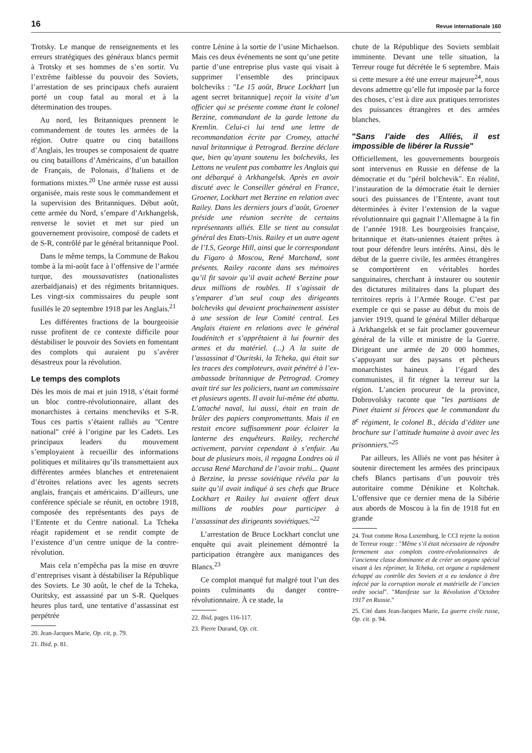16 Revue internationale 160
Trotsky. Le manque de renseignements et les erreurs stratégiques des généraux blancs permit à Trotsky et ses hommes de s’en sortir. Vu l’extrême faiblesse du pouvoir des Soviets, l’arrestation de ses principaux chefs auraient porté un coup fatal au moral et à la détermination des troupes.
Au nord, les Britanniques prennent le commandement de toutes les armées de la région. Outre quatre ou cinq bataillons d’Anglais, les troupes se composaient de quatre ou cinq bataillons d’Américains, d’un bataillon de Français, de Polonais, d’Italiens et de formations mixtes.<sup>20</sup> Une armée russe est aussi organisée, mais reste sous le commandement et la supervision des Britanniques. Début août, cette armée du Nord, s’empare d’Arkhangelsk, renverse le soviet et met sur pied un gouvernement provisoire, composé de cadets et de S-R, contrôlé par le général britannique Pool.
Dans le même temps, la Commune de Bakou tombe à la mi-août face à l’offensive de l’armée turque, des moussavatistes (nationalistes azerbaïdjanais) et des régiments britanniques. Les vingt-six commissaires du peuple sont fusillés le 20 septembre 1918 par les Anglais.<sup>21</sup>
Les différentes fractions de la bourgeoisie russe profitent de ce contexte difficile pour déstabiliser le pouvoir des Soviets en fomentant des complots qui auraient pu s’avérer désastreux pour la révolution.
Le temps des complots
Dès les mois de mai et juin 1918, s’était formé un bloc contre-révolutionnaire, allant des monarchistes à certains mencheviks et S-R. Tous ces partis s’étaient ralliés au "Centre national" créé à l’origine par les Cadets. Les principaux leaders du mouvement s’employaient à recueillir des informations politiques et militaires qu’ils transmettaient aux différentes armées blanches et entretenaient d’étroites relations avec les agents secrets anglais, français et américains. D’ailleurs, une conférence spéciale se réunit, en octobre 1918, composée des représentants des pays de l’Entente et du Centre national. La Tcheka réagit rapidement et se rendit compte de l’existence d’un centre unique de la contre-révolution.
Mais cela n’empêcha pas la mise en œuvre d’entreprises visant à déstabiliser la République des Soviets. Le 30 août, le chef de la Tcheka, Ouritsky, est assassiné par un S-R. Quelques heures plus tard, une tentative d’assassinat est perpétrée
20. Jean-Jacques Marie, Op. cit, p. 79.
21. Ibid, p. 81.
contre Lénine à la sortie de l’usine Michaelson. Mais ces deux événements ne sont qu’une petite partie d’une entreprise plus vaste qui visait à supprimer l’ensemble des principaux bolcheviks : "Le 15 août, Bruce Lockhart [un agent secret britannique] reçoit la visite d’un officier qui se présente comme étant le colonel Berzine, commandant de la garde lettone du Kremlin. Celui-ci lui tend une lettre de recommandation écrite par Cromey, attaché naval britannique à Petrograd. Berzine déclare que, bien qu’ayant soutenu les bolcheviks, les Lettons ne veulent pas combattre les Anglais qui ont débarqué à Arkhangelsk. Après en avoir discuté avec le Conseiller général en France, Groener, Lockhart met Berzine en relation avec Railey. Dans les derniers jours d’août, Groener préside une réunion secrète de certains représentants alliés. Elle se tient au consulat général des Etats-Unis. Railey et un autre agent de l’I.S, George Hill, ainsi que le correspondant du Figaro à Moscou, René Marchand, sont présents. Railey raconte dans ses mémoires qu’il fit savoir qu’il avait acheté Berzine pour deux millions de roubles. Il s’agissait de s’emparer d’un seul coup des dirigeants bolcheviks qui devaient prochainement assister à une session de leur Comité central. Les Anglais étaient en relations avec le général Ioudénitch et s’apprêtaient à lui fournir des armes et du matériel. (...) A la suite de l’assassinat d’Ouritski, la Tcheka, qui était sur les traces des comploteurs, avait pénétré à l’ex-ambassade britannique de Petrograd. Cromey avait tiré sur les policiers, tuant un commissaire et plusieurs agents. Il avait lui-même été abattu. L’attaché naval, lui aussi, était en train de brûler des papiers compromettants. Mais il en restait encore suffisamment pour éclairer la lanterne des enquêteurs. Railey, recherché activement, parvint cependant à s’enfuir. Au bout de plusieurs mois, il regagna Londres où il accusa René Marchand de l’avoir trahi... Quant à Berzine, la presse soviétique révéla par la suite qu’il avait indiqué à ses chefs que Bruce Lockhart et Railey lui avaient offert deux millions de roubles pour participer à l’assassinat des dirigeants soviétiques."<sup>22</sup>
L’arrestation de Bruce Lockhart conclut une enquête qui avait pleinement démontré la participation étrangère aux manigances des Blancs.<sup>23</sup>
Ce complot manqué fut malgré tout l’un des points culminants du danger contre-révolutionnaire. À ce stade, la
22. Ibid, pages 116-117.
23. Pierre Durand, Op. cit.
chute de la République des Soviets semblait imminente. Devant une telle situation, la Terreur rouge fut décrétée le 6 septembre. Mais si cette mesure a été une erreur majeure<sup>24</sup>, nous devons admettre qu’elle fut imposée par la force des choses, c’est à dire aux pratiques terroristes des puissances étrangères et des armées blanches.
"Sans l’aide des Alliés, il est impossible de libérer la Russie"
Officiellement, les gouvernements bourgeois sont intervenus en Russie en défense de la démocratie et du "péril bolchevik". En réalité, l’instauration de la démocratie était le dernier souci des puissances de l’Entente, avant tout déterminées à éviter l’extension de la vague révolutionnaire qui gagnait l’Allemagne à la fin de l’année 1918. Les bourgeoisies française, britannique et états-uniennes étaient prêtes à tout pour défendre leurs intérêts. Ainsi, dès le début de la guerre civile, les armées étrangères se comportèrent en véritables hordes sanguinaires, cherchant à instaurer ou soutenir des dictatures militaires dans la plupart des territoires repris à l’Armée Rouge. C’est par exemple ce qui se passe au début du mois de janvier 1919, quand le général Miller débarque à Arkhangelsk et se fait proclamer gouverneur général de la ville et ministre de la Guerre. Dirigeant une armée de 20 000 hommes, s’appuyant sur des paysans et pêcheurs monarchistes haineux à l’égard des communistes, il fit régner la terreur sur la région. L’ancien procureur de la province, Dobrovolsky raconte que "les partisans de Pinet étaient si féroces que le commandant du 8<sup>e</sup> régiment, le colonel B., décida d’éditer une brochure sur l’attitude humaine à avoir avec les prisonniers."<sup>25</sup>
Par ailleurs, les Alliés ne vont pas hésiter à soutenir directement les armées des principaux chefs Blancs partisans d’un pouvoir très autoritaire comme Dénikine et Koltchak. L’offensive que ce dernier mena de la Sibérie aux abords de Moscou à la fin de 1918 fut en grande
24. Tout comme Rosa Luxemburg, le CCI rejette la notion de Terreur rouge : "Même s’il était nécessaire de répondre fermement aux complots contre-révolutionnaires de l’ancienne classe dominante et de créer un organe spécial visant à les réprimer, la Tcheka, cet organe a rapidement échappé au contrôle des Soviets et a eu tendance à être infecté par la corruption morale et matérielle de l’ancien ordre social". "Manifeste sur la Révolution d’Octobre 1917 en Russie."
25. Cité dans Jean-Jacques Marie, La guerre civile russe, Op. cit. p. 94.